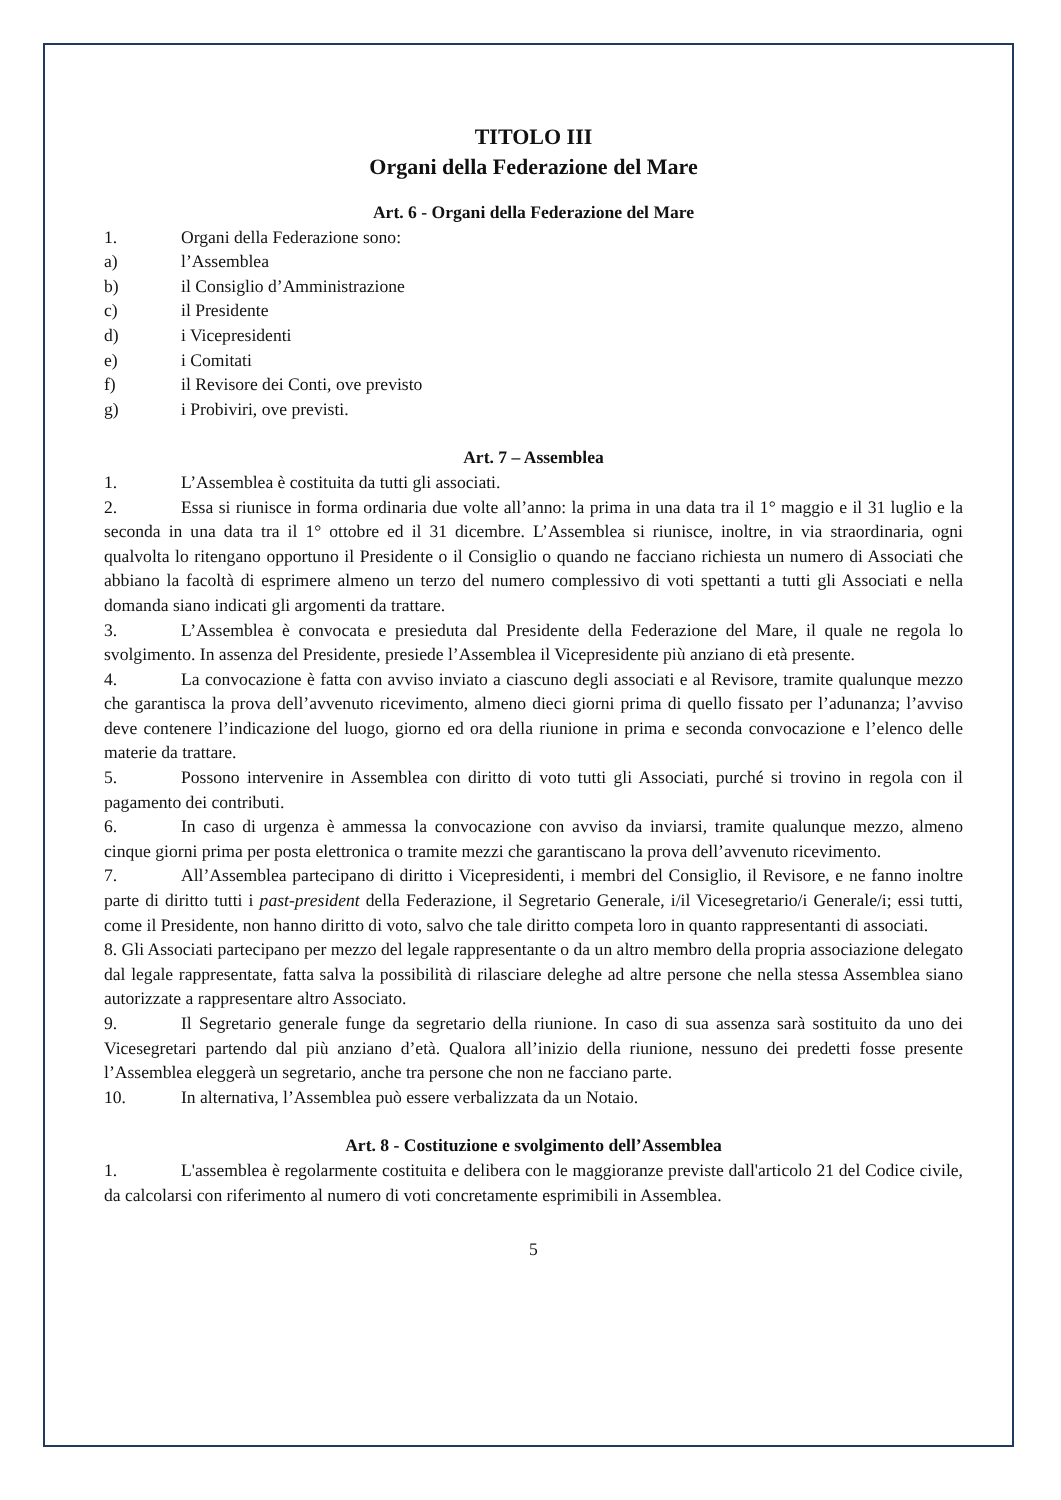TITOLO III
Organi della Federazione del Mare
Art. 6 - Organi della Federazione del Mare
1. Organi della Federazione sono:
a) l’Assemblea
b) il Consiglio d’Amministrazione
c) il Presidente
d) i Vicepresidenti
e) i Comitati
f) il Revisore dei Conti, ove previsto
g) i Probiviri, ove previsti.
Art. 7 – Assemblea
1. L’Assemblea è costituita da tutti gli associati.
2. Essa si riunisce in forma ordinaria due volte all’anno: la prima in una data tra il 1° maggio e il 31 luglio e la seconda in una data tra il 1° ottobre ed il 31 dicembre. L’Assemblea si riunisce, inoltre, in via straordinaria, ogni qualvolta lo ritengano opportuno il Presidente o il Consiglio o quando ne facciano richiesta un numero di Associati che abbiano la facoltà di esprimere almeno un terzo del numero complessivo di voti spettanti a tutti gli Associati e nella domanda siano indicati gli argomenti da trattare.
3. L’Assemblea è convocata e presieduta dal Presidente della Federazione del Mare, il quale ne regola lo svolgimento. In assenza del Presidente, presiede l’Assemblea il Vicepresidente più anziano di età presente.
4. La convocazione è fatta con avviso inviato a ciascuno degli associati e al Revisore, tramite qualunque mezzo che garantisca la prova dell’avvenuto ricevimento, almeno dieci giorni prima di quello fissato per l’adunanza; l’avviso deve contenere l’indicazione del luogo, giorno ed ora della riunione in prima e seconda convocazione e l’elenco delle materie da trattare.
5. Possono intervenire in Assemblea con diritto di voto tutti gli Associati, purché si trovino in regola con il pagamento dei contributi.
6. In caso di urgenza è ammessa la convocazione con avviso da inviarsi, tramite qualunque mezzo, almeno cinque giorni prima per posta elettronica o tramite mezzi che garantiscano la prova dell’avvenuto ricevimento.
7. All’Assemblea partecipano di diritto i Vicepresidenti, i membri del Consiglio, il Revisore, e ne fanno inoltre parte di diritto tutti i past-president della Federazione, il Segretario Generale, i/il Vicesegretario/i Generale/i; essi tutti, come il Presidente, non hanno diritto di voto, salvo che tale diritto competa loro in quanto rappresentanti di associati.
8. Gli Associati partecipano per mezzo del legale rappresentante o da un altro membro della propria associazione delegato dal legale rappresentate, fatta salva la possibilità di rilasciare deleghe ad altre persone che nella stessa Assemblea siano autorizzate a rappresentare altro Associato.
9. Il Segretario generale funge da segretario della riunione. In caso di sua assenza sarà sostituito da uno dei Vicesegretari partendo dal più anziano d’età. Qualora all’inizio della riunione, nessuno dei predetti fosse presente l’Assemblea eleggerà un segretario, anche tra persone che non ne facciano parte.
10. In alternativa, l’Assemblea può essere verbalizzata da un Notaio.
Art. 8 - Costituzione e svolgimento dell’Assemblea
1. L'assemblea è regolarmente costituita e delibera con le maggioranze previste dall'articolo 21 del Codice civile, da calcolarsi con riferimento al numero di voti concretamente esprimibili in Assemblea.
5